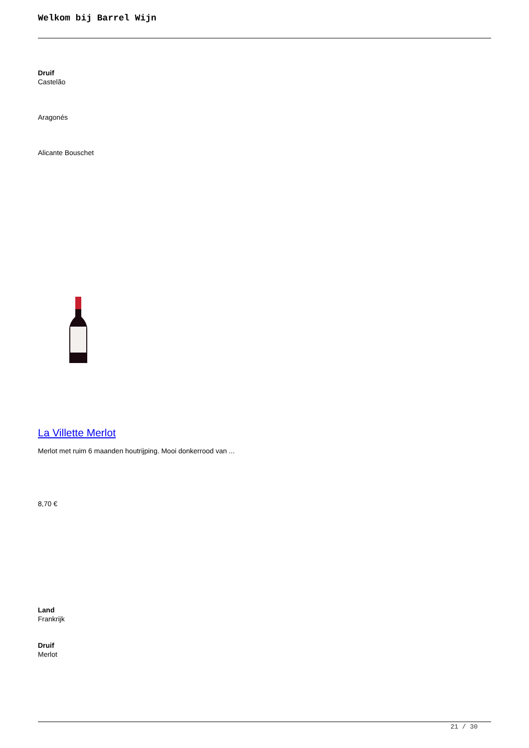Welkom bij Barrel Wijn
Druif
Castelão
Aragonés
Alicante Bouschet
La Villette Merlot
Merlot met ruim 6 maanden houtrijping. Mooi donkerrood van ...
8,70 €
Land
Frankrijk
Druif
Merlot
21 / 30